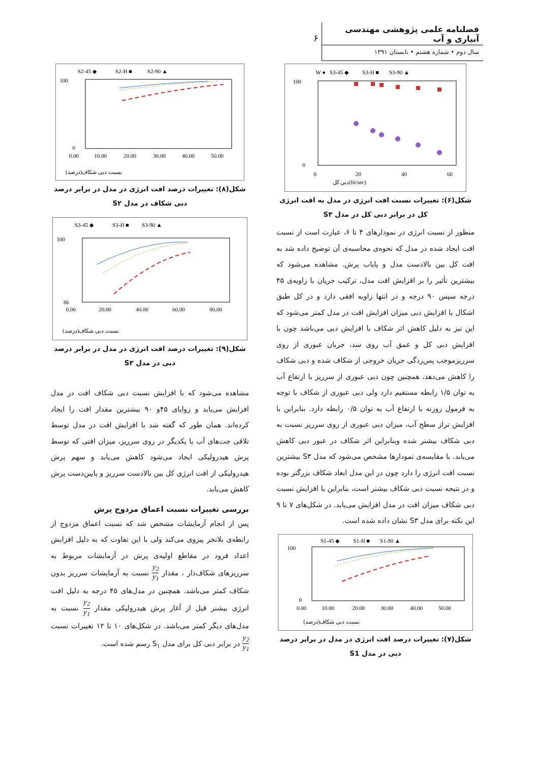فصلنامه علمی پژوهشی مهندسی آبیاری و آب
سال دوم • شماره هشتم • تابستان ۱۳۹۱
۶
● W
◆ S3-45
■ S3-H
▲ S3-90
100
0
0
20
40
60
(lit/sec)دبی کل
شکل(۶): تغییرات نسبت افت انرژی در مدل به افت انرژی کل در برابر دبی کل در مدل S۳
منظور از نسبت انرژی در نمودارهای ۴ تا ۶، عبارت است از نسبت افت ایجاد شده در مدل که نحوه‌ی محاسبه‌ی آن توضیح داده شد به افت کل بین بالادست مدل و پایاب پرش. مشاهده می‌شود که بیشترین تأثیر را بر افزایش افت مدل، ترکیب جریان با زاویه‌ی ۴۵ درجه سپس ۹۰ درجه و در انتها زاویه افقی دارد و در کل طبق اشکال با افزایش دبی میزان افزایش افت در مدل کمتر می‌شود که این نیز به دلیل کاهش اثر شکاف با افزایش دبی می‌باشد چون با افزایش دبی کل و عمق آب روی سد، جریان عبوری از روی سرریزموجب پس‌زدگی جریان خروجی از شکاف شده و دبی شکاف را کاهش می‌دهد، همچنین چون دبی عبوری از سرریز با ارتفاع آب به توان ۱/۵ رابطه مستقیم دارد ولی دبی عبوری از شکاف با توجه به فرمول روزنه با ارتفاع آب به توان ۰/۵ رابطه دارد. بنابراین با افزایش تراز سطح آب، میزان دبی عبوری از روی سرریز نسبت به دبی شکاف بیشتر شده وبنابراین اثر شکاف در عبور دبی کاهش می‌یابد. با مقایسه‌ی نمودارها مشخص می‌شود که مدل S۳ بیشترین نسبت افت انرژی را دارد چون در این مدل ابعاد شکاف بزرگتر بوده و در نتیجه نسبت دبی شکاف بیشتر است، بنابراین با افزایش نسبت دبی شکاف میزان افت در مدل افزایش می‌یابد. در شکل‌های ۷ تا ۹ این نکته برای مدل S۳ نشان داده شده است.
◆ S1-45
■ S1-H
▲ S1-90
100
0
0.00
10.00
20.00
30.00
40.00
50.00
نسبت دبی شکاف(درصد)
شکل(۷): تغییرات درصد افت انرژی در مدل در برابر درصد دبی در مدل S1
◆ S2-45
■ S2-H
▲ S2-90
100
0
0.00
10.00
20.00
30.00
40.00
50.00
نسبت دبی شکاف(درصد)
شکل(۸): تغییرات درصد افت انرژی در مدل در برابر درصد دبی شکاف در مدل S۲
◆ S3-45
■ S3-H
▲ S3-90
100
86
0.00
20.00
40.00
60.00
80.00
نسبت دبی شکاف(درصد)
شکل(۹): تغییرات درصد افت انرژی در مدل در برابر درصد دبی در مدل S۳
مشاهده می‌شود که با افزایش نسبت دبی شکاف افت در مدل افزایش می‌یابد و زوایای ۴۵و ۹۰ بیشترین مقدار افت را ایجاد کرده‌اند. همان طور که گفته شد با افزایش افت در مدل توسط تلاقی جت‌های آب با یکدیگر در روی سرریز، میزان افتی که توسط پرش هیدرولیکی ایجاد می‌شود کاهش می‌یابد و سهم پرش هیدرولیکی از افت انرژی کل بین بالادست سرریز و پایین‌دست پرش کاهش می‌یابد.
بررسی تغییرات نسبت اعماق مزدوج پرش
پس از انجام آزمایشات مشخص شد که نسبت اعماق مزدوج از رابطه‌ی بلانجر پیروی می‌کند ولی با این تفاوت که به دلیل افزایش اعداد فرود در مقاطع اولیه‌ی پرش در آزمایشات مربوط به سرریزهای شکاف‌دار ، مقدار y<sub>2</sub> y<sub>1</sub> نسبت به آزمایشات سرریز بدون شکاف کمتر می‌باشد. همچنین در مدل‌های ۴۵ درجه به دلیل افت انرژی بیشتر قبل از آغاز پرش هیدرولیکی مقدار y<sub>2</sub> y<sub>1</sub> نسبت به مدل‌های دیگر کمتر می‌باشد. در شکل‌های ۱۰ تا ۱۲ تغییرات نسبت y<sub>2</sub> y<sub>1</sub> در برابر دبی کل برای مدل S<sub>۱</sub> رسم شده است.